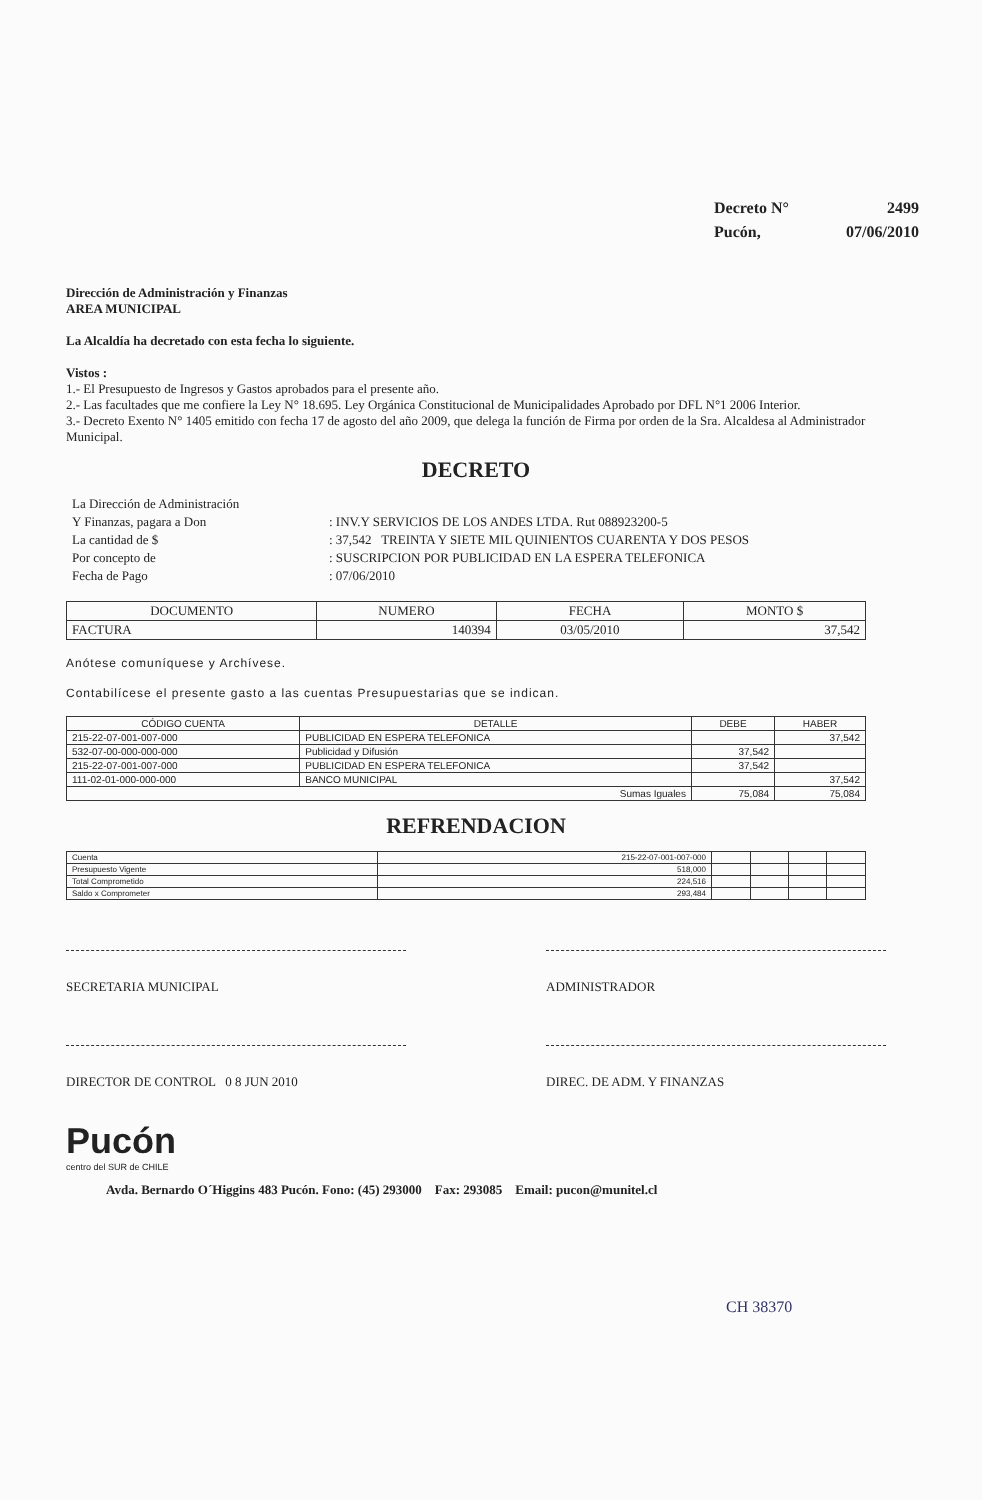| Decreto N° | 2499 |
| Pucón, | 07/06/2010 |
Dirección de Administración y Finanzas
AREA MUNICIPAL
La Alcaldía ha decretado con esta fecha lo siguiente.
Vistos :
1.- El Presupuesto de Ingresos y Gastos aprobados para el presente año.
2.- Las facultades que me confiere la Ley N° 18.695. Ley Orgánica Constitucional de Municipalidades Aprobado por DFL N°1 2006 Interior.
3.- Decreto Exento N° 1405 emitido con fecha 17 de agosto del año 2009, que delega la función de Firma por orden de la Sra. Alcaldesa al Administrador Municipal.
DECRETO
| La Dirección de Administración | |
| Y Finanzas, pagara a Don | : INV.Y SERVICIOS DE LOS ANDES LTDA. Rut 088923200-5 |
| La cantidad de $ | : 37,542 TREINTA Y SIETE MIL QUINIENTOS CUARENTA Y DOS PESOS |
| Por concepto de | : SUSCRIPCION POR PUBLICIDAD EN LA ESPERA TELEFONICA |
| Fecha de Pago | : 07/06/2010 |
| DOCUMENTO | NUMERO | FECHA | MONTO $ |
| --- | --- | --- | --- |
| FACTURA | 140394 | 03/05/2010 | 37,542 |
Anótese comuníquese y Archívese.
Contabilícese el presente gasto a las cuentas Presupuestarias que se indican.
| CÓDIGO CUENTA | DETALLE | DEBE | HABER |
| --- | --- | --- | --- |
| 215-22-07-001-007-000 | PUBLICIDAD EN ESPERA TELEFONICA | | 37,542 |
| 532-07-00-000-000-000 | Publicidad y Difusión | 37,542 | |
| 215-22-07-001-007-000 | PUBLICIDAD EN ESPERA TELEFONICA | 37,542 | |
| 111-02-01-000-000-000 | BANCO MUNICIPAL | | 37,542 |
| Sumas Iguales | | 75,084 | 75,084 |
REFRENDACION
| Cuenta | 215-22-07-001-007-000 | | | | |
| Presupuesto Vigente | 518,000 | | | | |
| Total Comprometido | 224,516 | | | | |
| Saldo x Comprometer | 293,484 | | | | |
SECRETARIA MUNICIPAL ADMINISTRADOR
DIRECTOR DE CONTROL 0 8 JUN 2010 DIREC. DE ADM. Y FINANZAS
Pucón
centro del SUR de CHILE
Avda. Bernardo O´Higgins 483 Pucón. Fono: (45) 293000 Fax: 293085 Email: pucon@munitel.cl
CH 38370